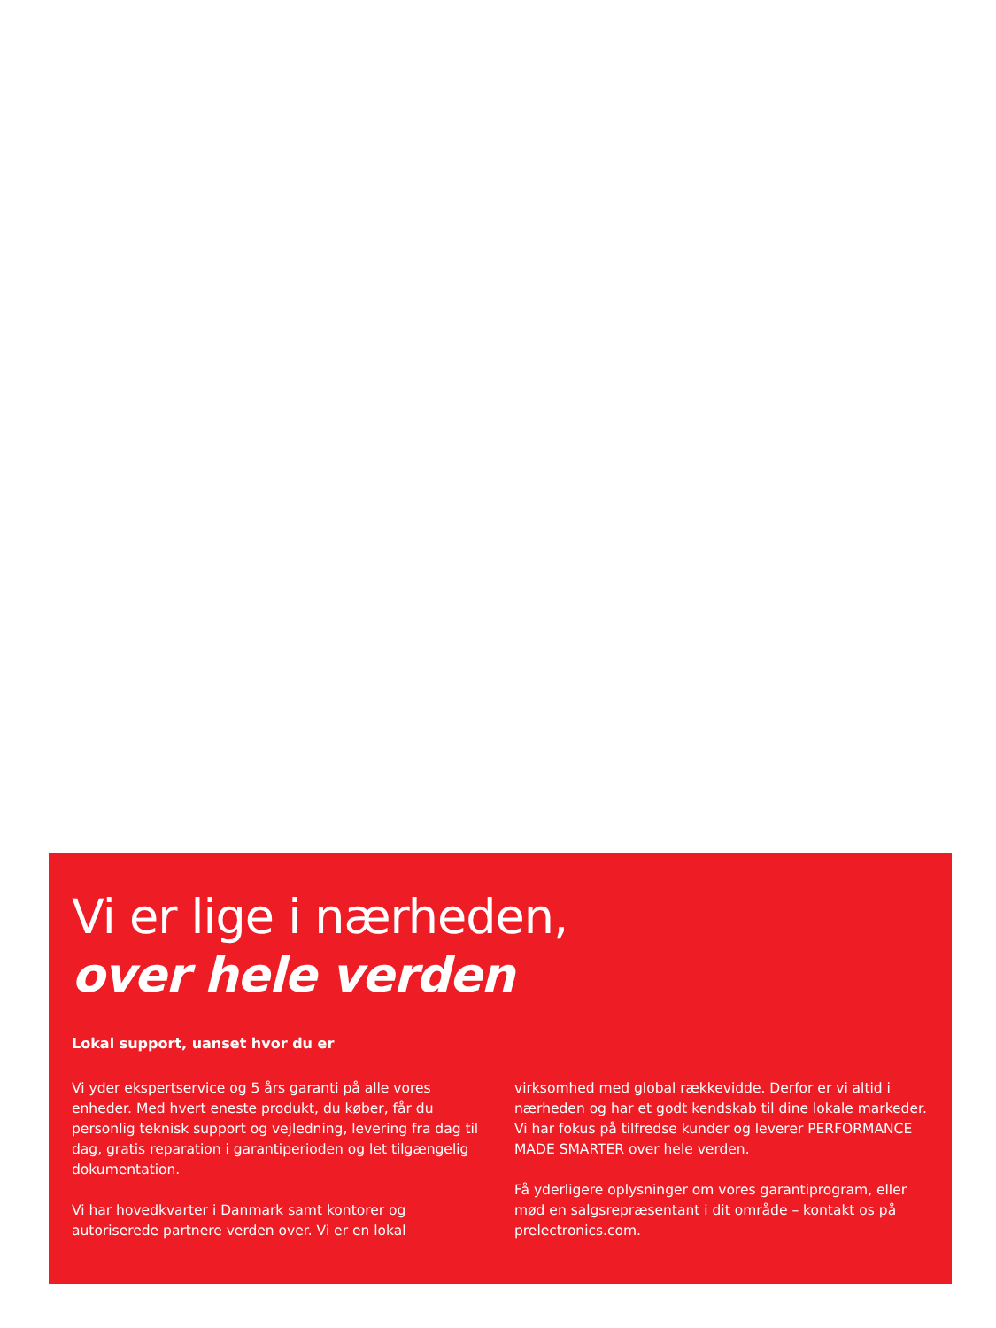Vi er lige i nærheden,
over hele verden
Lokal support, uanset hvor du er
Vi yder ekspertservice og 5 års garanti på alle vores enheder. Med hvert eneste produkt, du køber, får du personlig teknisk support og vejledning, levering fra dag til dag, gratis reparation i garantiperioden og let tilgængelig dokumentation.
Vi har hovedkvarter i Danmark samt kontorer og autoriserede partnere verden over. Vi er en lokal virksomhed med global rækkevidde. Derfor er vi altid i nærheden og har et godt kendskab til dine lokale markeder. Vi har fokus på tilfredse kunder og leverer PERFORMANCE MADE SMARTER over hele verden.
Få yderligere oplysninger om vores garantiprogram, eller mød en salgsrepræsentant i dit område – kontakt os på prelectronics.com.